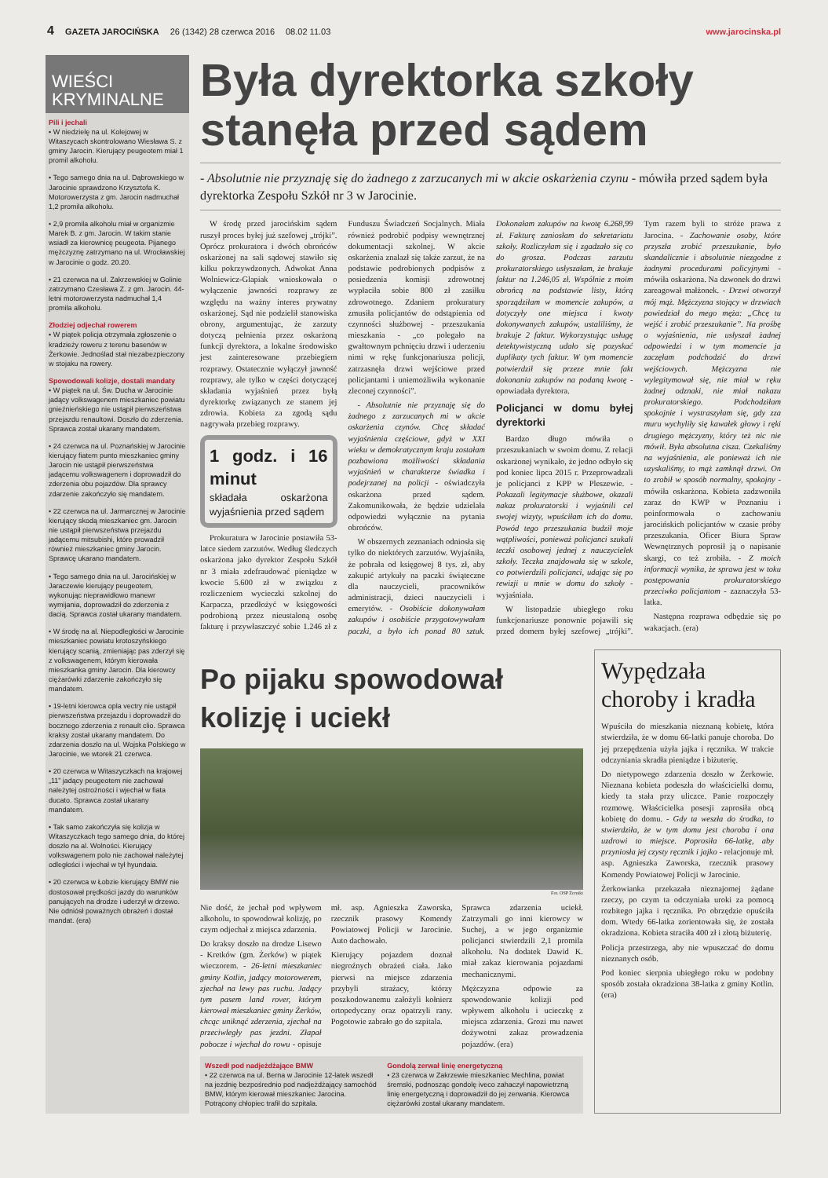4 GAZETA JAROCIŃSKA 26 (1342) 28 czerwca 2016 08.02 11.03 www.jarocinska.pl
WIEŚCI KRYMINALNE
Pili i jechali
• W niedzielę na ul. Kolejowej w Witaszycach skontrolowano Wiesława S. z gminy Jarocin. Kierujący peugeotem miał 1 promil alkoholu.
• Tego samego dnia na ul. Dąbrowskiego w Jarocinie sprawdzono Krzysztofa K. Motorowerzysta z gm. Jarocin nadmuchał 1,2 promila alkoholu.
• 2,9 promila alkoholu miał w organizmie Marek B. z gm. Jarocin. W takim stanie wsiadł za kierownicę peugeota. Pijanego mężczyznę zatrzymano na ul. Wrocławskiej w Jarocinie o godz. 20.20.
• 21 czerwca na ul. Zakrzewskiej w Golinie zatrzymano Czesława Z. z gm. Jarocin. 44-letni motorowerzysta nadmuchał 1,4 promila alkoholu.
Złodziej odjechał rowerem
• W piątek policja otrzymała zgłoszenie o kradzieży roweru z terenu basenów w Żerkowie. Jednoślad stał niezabezpieczony w stojaku na rowery.
Spowodowali kolizje, dostali mandaty
• W piątek na ul. Św. Ducha w Jarocinie jadący volkswagenem mieszkaniec powiatu gnieźnieńskiego nie ustąpił pierwszeństwa przejazdu renaultowi. Doszło do zderzenia. Sprawca został ukarany mandatem.
• 24 czerwca na ul. Poznańskiej w Jarocinie kierujący fiatem punto mieszkaniec gminy Jarocin nie ustąpił pierwszeństwa jadącemu volkswagenem i doprowadził do zderzenia obu pojazdów. Dla sprawcy zdarzenie zakończyło się mandatem.
• 22 czerwca na ul. Jarmarcznej w Jarocinie kierujący skodą mieszkaniec gm. Jarocin nie ustąpił pierwszeństwa przejazdu jadącemu mitsubishi, które prowadził również mieszkaniec gminy Jarocin. Sprawcę ukarano mandatem.
• Tego samego dnia na ul. Jarocińskiej w Jaraczewie kierujący peugeotem, wykonując nieprawidłowo manewr wymijania, doprowadził do zderzenia z dacią. Sprawca został ukarany mandatem.
• W środę na al. Niepodległości w Jarocinie mieszkaniec powiatu krotoszyńskiego kierujący scanią, zmieniając pas zderzył się z volkswagenem, którym kierowała mieszkanka gminy Jarocin. Dla kierowcy ciężarówki zdarzenie zakończyło się mandatem.
• 19-letni kierowca opla vectry nie ustąpił pierwszeństwa przejazdu i doprowadził do bocznego zderzenia z renault clio. Sprawca kraksy został ukarany mandatem. Do zdarzenia doszło na ul. Wojska Polskiego w Jarocinie, we wtorek 21 czerwca.
• 20 czerwca w Witaszyczkach na krajowej „11” jadący peugeotem nie zachował należytej ostrożności i wjechał w fiata ducato. Sprawca został ukarany mandatem.
• Tak samo zakończyła się kolizja w Witaszyczkach tego samego dnia, do której doszło na al. Wolności. Kierujący volkswagenem polo nie zachował należytej odległości i wjechał w tył hyundaia.
• 20 czerwca w Łobzie kierujący BMW nie dostosował prędkości jazdy do warunków panujących na drodze i uderzył w drzewo. Nie odniósł poważnych obrażeń i dostał mandat. (era)
Była dyrektorka szkoły stanęła przed sądem
- Absolutnie nie przyznaję się do żadnego z zarzucanych mi w akcie oskarżenia czynu - mówiła przed sądem była dyrektorka Zespołu Szkół nr 3 w Jarocinie.
W środę przed jarocińskim sądem ruszył proces byłej już szefowej „trójki”. Oprócz prokuratora i dwóch obrońców oskarżonej na sali sądowej stawiło się kilku pokrzywdzonych. Adwokat Anna Wolniewicz-Glapiak wnioskowała o wyłączenie jawności rozprawy ze względu na ważny interes prywatny oskarżonej. Sąd nie podzielił stanowiska obrony, argumentując, że zarzuty dotyczą pełnienia przez oskarżoną funkcji dyrektora, a lokalne środowisko jest zainteresowane przebiegiem rozprawy. Ostatecznie wyłączył jawność rozprawy, ale tylko w części dotyczącej składania wyjaśnień przez byłą dyrektorkę związanych ze stanem jej zdrowia. Kobieta za zgodą sądu nagrywała przebieg rozprawy.
1 godz. i 16 minut
składała oskarżona wyjaśnienia przed sądem
Prokuratura w Jarocinie postawiła 53-latce siedem zarzutów. Według śledczych oskarżona jako dyrektor Zespołu Szkół nr 3 miała zdefraudować pieniądze w kwocie 5.600 zł w związku z rozliczeniem wycieczki szkolnej do Karpacza, przedłożyć w księgowości podrobioną przez nieustaloną osobę fakturę i przywłaszczyć sobie 1.246 zł z Funduszu Świadczeń Socjalnych. Miała również podrobić podpisy wewnętrznej dokumentacji szkolnej. W akcie oskarżenia znalazł się także zarzut, że na podstawie podrobionych podpisów z posiedzenia komisji zdrowotnej wypłaciła sobie 800 zł zasiłku zdrowotnego. Zdaniem prokuratury zmusiła policjantów do odstąpienia od czynności służbowej - przeszukania mieszkania - „co polegało na gwałtownym pchnięciu drzwi i uderzeniu nimi w rękę funkcjonariusza policji, zatrzasnęła drzwi wejściowe przed policjantami i uniemożliwiła wykonanie zleconej czynności”.
- Absolutnie nie przyznaję się do żadnego z zarzucanych mi w akcie oskarżenia czynów. Chcę składać wyjaśnienia częściowe, gdyż w XXI wieku w demokratycznym kraju zostałam pozbawiona możliwości składania wyjaśnień w charakterze świadka i podejrzanej na policji - oświadczyła oskarżona przed sądem. Zakomunikowała, że będzie udzielała odpowiedzi wyłącznie na pytania obrońców.
W obszernych zeznaniach odniosła się tylko do niektórych zarzutów. Wyjaśniła, że pobrała od księgowej 8 tys. zł, aby zakupić artykuły na paczki świąteczne dla nauczycieli, pracowników administracji, dzieci nauczycieli i emerytów. - Osobiście dokonywałam zakupów i osobiście przygotowywałam paczki, a było ich ponad 80 sztuk. Dokonałam zakupów na kwotę 6.268,99 zł. Fakturę zaniosłam do sekretariatu szkoły. Rozliczyłam się i zgadzało się co do grosza. Podczas zarzutu prokuratorskiego usłyszałam, że brakuje faktur na 1.246,05 zł. Wspólnie z moim obrońcą na podstawie listy, którą sporządziłam w momencie zakupów, a dotyczyły one miejsca i kwoty dokonywanych zakupów, ustaliliśmy, że brakuje 2 faktur. Wykorzystując usługę detektywistyczną udało się pozyskać duplikaty tych faktur. W tym momencie potwierdził się przeze mnie fakt dokonania zakupów na podaną kwotę - opowiadała dyrektora.
Policjanci w domu byłej dyrektorki
Bardzo długo mówiła o przeszukaniach w swoim domu. Z relacji oskarżonej wynikało, że jedno odbyło się pod koniec lipca 2015 r. Przeprowadzali je policjanci z KPP w Pleszewie. - Pokazali legitymacje służbowe, okazali nakaz prokuratorski i wyjaśnili cel swojej wizyty, wpuściłam ich do domu. Powód tego przeszukania budził moje wątpliwości, ponieważ policjanci szukali teczki osobowej jednej z nauczycielek szkoły. Teczka znajdowała się w szkole, co potwierdzili policjanci, udając się po rewizji u mnie w domu do szkoły - wyjaśniała.
W listopadzie ubiegłego roku funkcjonariusze ponownie pojawili się przed domem byłej szefowej „trójki”. Tym razem byli to stróże prawa z Jarocina. - Zachowanie osoby, które przyszła zrobić przeszukanie, było skandalicznie i absolutnie niezgodne z żadnymi procedurami policyjnymi - mówiła oskarżona. Na dzwonek do drzwi zareagował małżonek. - Drzwi otworzył mój mąż. Mężczyzna stojący w drzwiach powiedział do mego męża: „Chcę tu wejść i zrobić przeszukanie”. Na prośbę o wyjaśnienia, nie usłyszał żadnej odpowiedzi i w tym momencie ja zaczęłam podchodzić do drzwi wejściowych. Mężczyzna nie wylegitymował się, nie miał w ręku żadnej odznaki, nie miał nakazu prokuratorskiego. Podchodziłam spokojnie i wystraszyłam się, gdy zza muru wychyliły się kawałek głowy i ręki drugiego mężczyzny, który też nic nie mówił. Była absolutna cisza. Czekaliśmy na wyjaśnienia, ale ponieważ ich nie uzyskaliśmy, to mąż zamknął drzwi. On to zrobił w sposób normalny, spokojny - mówiła oskarżona. Kobieta zadzwoniła zaraz do KWP w Poznaniu i poinformowała o zachowaniu jarocińskich policjantów w czasie próby przeszukania. Oficer Biura Spraw Wewnętrznych poprosił ją o napisanie skargi, co też zrobiła. - Z moich informacji wynika, że sprawa jest w toku postępowania prokuratorskiego przeciwko policjantom - zaznaczyła 53-latka.
Następna rozprawa odbędzie się po wakacjach. (era)
Po pijaku spowodował kolizję i uciekł
Fot. OSP Żerniki
Nie dość, że jechał pod wpływem alkoholu, to spowodował kolizję, po czym odjechał z miejsca zdarzenia.
Do kraksy doszło na drodze Lisewo - Kretków (gm. Żerków) w piątek wieczorem. - 26-letni mieszkaniec gminy Kotlin, jadący motorowerem, zjechał na lewy pas ruchu. Jadący tym pasem land rover, którym kierował mieszkaniec gminy Żerków, chcąc uniknąć zderzenia, zjechał na przeciwległy pas jezdni. Złapał pobocze i wjechał do rowu - opisuje mł. asp. Agnieszka Zaworska, rzecznik prasowy Komendy Powiatowej Policji w Jarocinie. Auto dachowało.
Kierujący pojazdem doznał niegroźnych obrażeń ciała. Jako pierwsi na miejsce zdarzenia przybyli strażacy, którzy poszkodowanemu założyli kołnierz ortopedyczny oraz opatrzyli rany. Pogotowie zabrało go do szpitala.
Sprawca zdarzenia uciekł. Zatrzymali go inni kierowcy w Suchej, a w jego organizmie policjanci stwierdzili 2,1 promila alkoholu. Na dodatek Dawid K. miał zakaz kierowania pojazdami mechanicznymi.
Mężczyzna odpowie za spowodowanie kolizji pod wpływem alkoholu i ucieczkę z miejsca zdarzenia. Grozi mu nawet dożywotni zakaz prowadzenia pojazdów. (era)
Wszedł pod nadjeżdżające BMW
• 22 czerwca na ul. Berna w Jarocinie 12-latek wszedł na jezdnię bezpośrednio pod nadjeżdżający samochód BMW, którym kierował mieszkaniec Jarocina. Potrącony chłopiec trafił do szpitala.
Gondolą zerwał linię energetyczną
• 23 czerwca w Zakrzewie mieszkaniec Mechlina, powiat śremski, podnosząc gondolę iveco zahaczył napowietrzną linię energetyczną i doprowadził do jej zerwania. Kierowca ciężarówki został ukarany mandatem.
Wypędzała choroby i kradła
Wpuściła do mieszkania nieznaną kobietę, która stwierdziła, że w domu 66-latki panuje choroba. Do jej przepędzenia użyła jajka i ręcznika. W trakcie odczyniania skradła pieniądze i biżuterię.
Do nietypowego zdarzenia doszło w Żerkowie. Nieznana kobieta podeszła do właścicielki domu, kiedy ta stała przy uliczce. Panie rozpoczęły rozmowę. Właścicielka posesji zaprosiła obcą kobietę do domu. - Gdy ta weszła do środka, to stwierdziła, że w tym domu jest choroba i ona uzdrowi to miejsce. Poprosiła 66-latkę, aby przyniosła jej czysty ręcznik i jajko - relacjonuje mł. asp. Agnieszka Zaworska, rzecznik prasowy Komendy Powiatowej Policji w Jarocinie.
Żerkowianka przekazała nieznajomej żądane rzeczy, po czym ta odczyniała uroki za pomocą rozbitego jajka i ręcznika. Po obrzędzie opuściła dom. Wtedy 66-latka zorientowała się, że została okradziona. Kobieta straciła 400 zł i złotą biżuterię.
Policja przestrzega, aby nie wpuszczać do domu nieznanych osób.
Pod koniec sierpnia ubiegłego roku w podobny sposób została okradziona 38-latka z gminy Kotlin. (era)